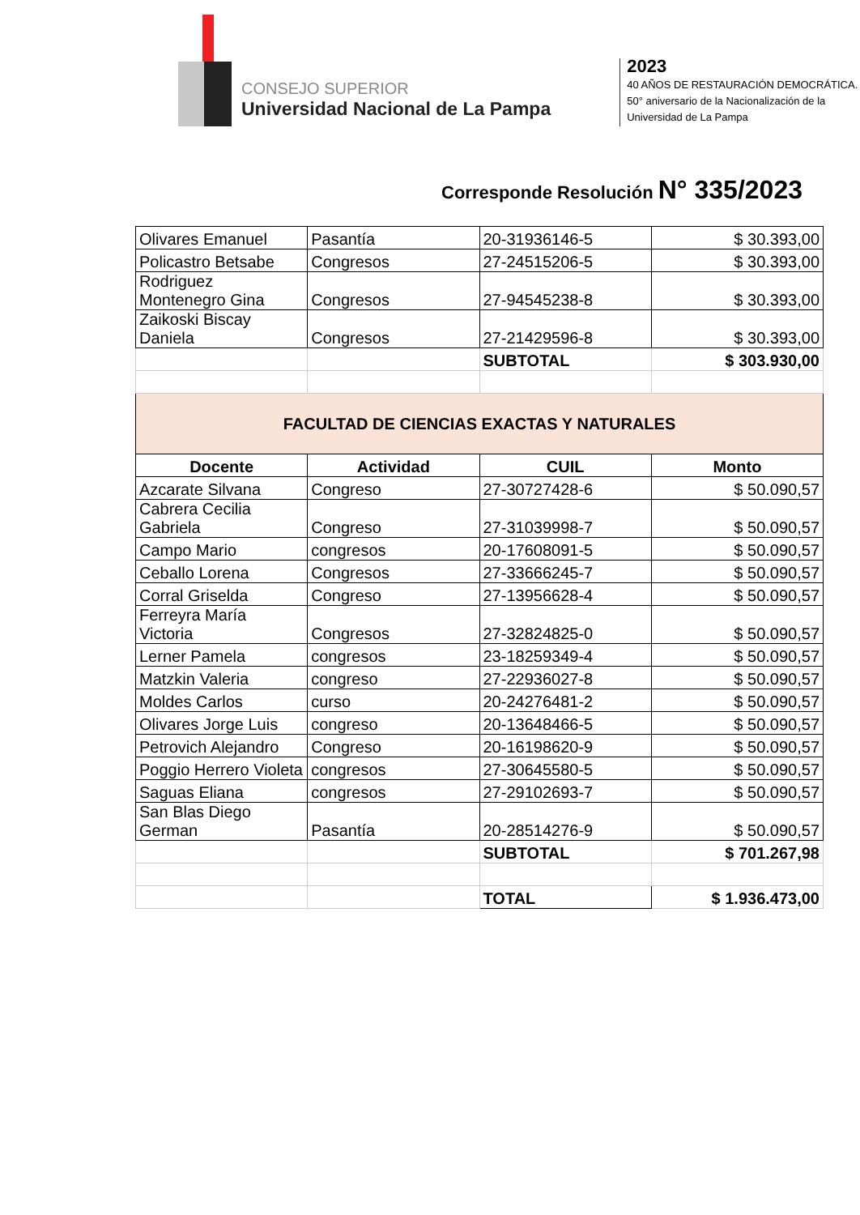CONSEJO SUPERIOR
Universidad Nacional de La Pampa
2023
40 AÑOS DE RESTAURACIÓN DEMOCRÁTICA.
50° aniversario de la Nacionalización de la
Universidad de La Pampa
Corresponde Resolución N° 335/2023
| Olivares Emanuel | Pasantía | 20-31936146-5 | $ 30.393,00 |
| Policastro Betsabe | Congresos | 27-24515206-5 | $ 30.393,00 |
| Rodriguez Montenegro Gina | Congresos | 27-94545238-8 | $ 30.393,00 |
| Zaikoski Biscay Daniela | Congresos | 27-21429596-8 | $ 30.393,00 |
| | | SUBTOTAL | $ 303.930,00 |
| FACULTAD DE CIENCIAS EXACTAS Y NATURALES | | | |
| Docente | Actividad | CUIL | Monto |
| Azcarate Silvana | Congreso | 27-30727428-6 | $ 50.090,57 |
| Cabrera Cecilia Gabriela | Congreso | 27-31039998-7 | $ 50.090,57 |
| Campo Mario | congresos | 20-17608091-5 | $ 50.090,57 |
| Ceballo Lorena | Congresos | 27-33666245-7 | $ 50.090,57 |
| Corral Griselda | Congreso | 27-13956628-4 | $ 50.090,57 |
| Ferreyra María Victoria | Congresos | 27-32824825-0 | $ 50.090,57 |
| Lerner Pamela | congresos | 23-18259349-4 | $ 50.090,57 |
| Matzkin Valeria | congreso | 27-22936027-8 | $ 50.090,57 |
| Moldes Carlos | curso | 20-24276481-2 | $ 50.090,57 |
| Olivares Jorge Luis | congreso | 20-13648466-5 | $ 50.090,57 |
| Petrovich Alejandro | Congreso | 20-16198620-9 | $ 50.090,57 |
| Poggio Herrero Violeta | congresos | 27-30645580-5 | $ 50.090,57 |
| Saguas Eliana | congresos | 27-29102693-7 | $ 50.090,57 |
| San Blas Diego German | Pasantía | 20-28514276-9 | $ 50.090,57 |
| | | SUBTOTAL | $ 701.267,98 |
| | | TOTAL | $ 1.936.473,00 |